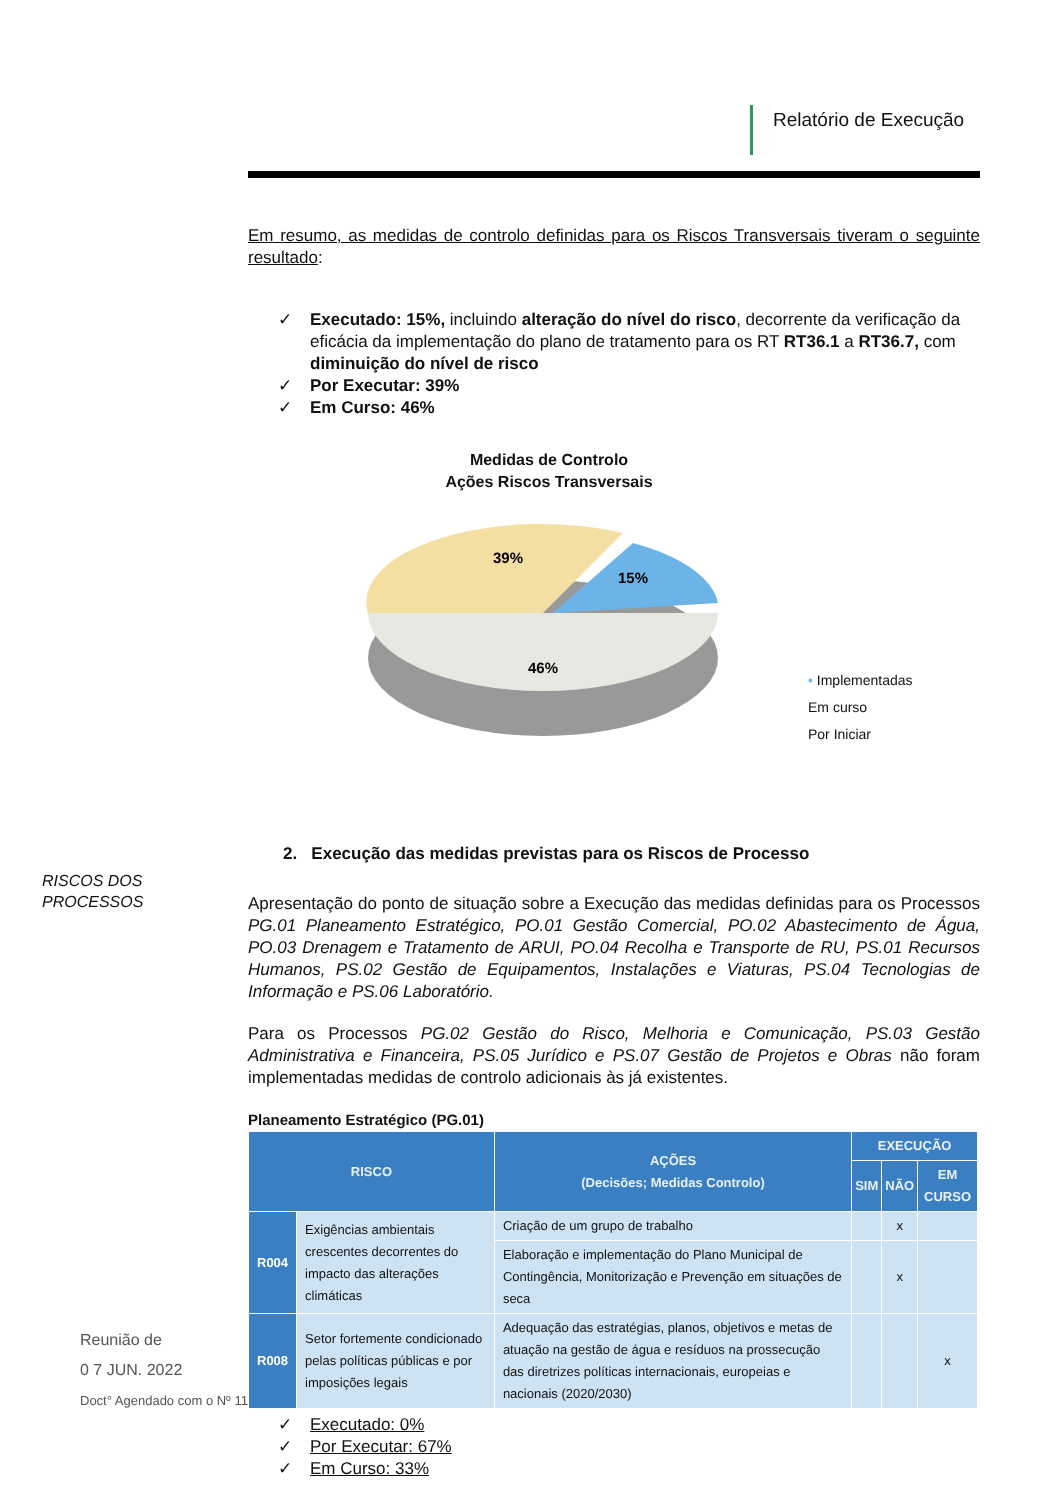Relatório de Execução
Em resumo, as medidas de controlo definidas para os Riscos Transversais tiveram o seguinte resultado:
✓ Executado: 15%, incluindo alteração do nível do risco, decorrente da verificação da eficácia da implementação do plano de tratamento para os RT RT36.1 a RT36.7, com diminuição do nível de risco
✓ Por Executar: 39%
✓ Em Curso: 46%
Medidas de Controlo
Ações Riscos Transversais
39%
15%
46%
• Implementadas
Em curso
Por Iniciar
2. Execução das medidas previstas para os Riscos de Processo
Apresentação do ponto de situação sobre a Execução das medidas definidas para os Processos PG.01 Planeamento Estratégico, PO.01 Gestão Comercial, PO.02 Abastecimento de Água, PO.03 Drenagem e Tratamento de ARUI, PO.04 Recolha e Transporte de RU, PS.01 Recursos Humanos, PS.02 Gestão de Equipamentos, Instalações e Viaturas, PS.04 Tecnologias de Informação e PS.06 Laboratório.
Para os Processos PG.02 Gestão do Risco, Melhoria e Comunicação, PS.03 Gestão Administrativa e Financeira, PS.05 Jurídico e PS.07 Gestão de Projetos e Obras não foram implementadas medidas de controlo adicionais às já existentes.
Planeamento Estratégico (PG.01)
| RISCO | | AÇÕES (Decisões; Medidas Controlo) | EXECUÇÃO | | |
| --- | --- | --- | --- | --- | --- |
| | | | SIM | NÃO | EM CURSO |
| R004 | Exigências ambientais crescentes decorrentes do impacto das alterações climáticas | Criação de um grupo de trabalho | | x | |
| | | Elaboração e implementação do Plano Municipal de Contingência, Monitorização e Prevenção em situações de seca | | x | |
| R008 | Setor fortemente condicionado pelas políticas públicas e por imposições legais | Adequação das estratégias, planos, objetivos e metas de atuação na gestão de água e resíduos na prossecução das diretrizes políticas internacionais, europeias e nacionais (2020/2030) | | | x |
✓ Executado: 0%
✓ Por Executar: 67%
✓ Em Curso: 33%
RISCOS DOS
PROCESSOS
Reunião de
0 7 JUN. 2022
Doct° Agendado com o Nº 11